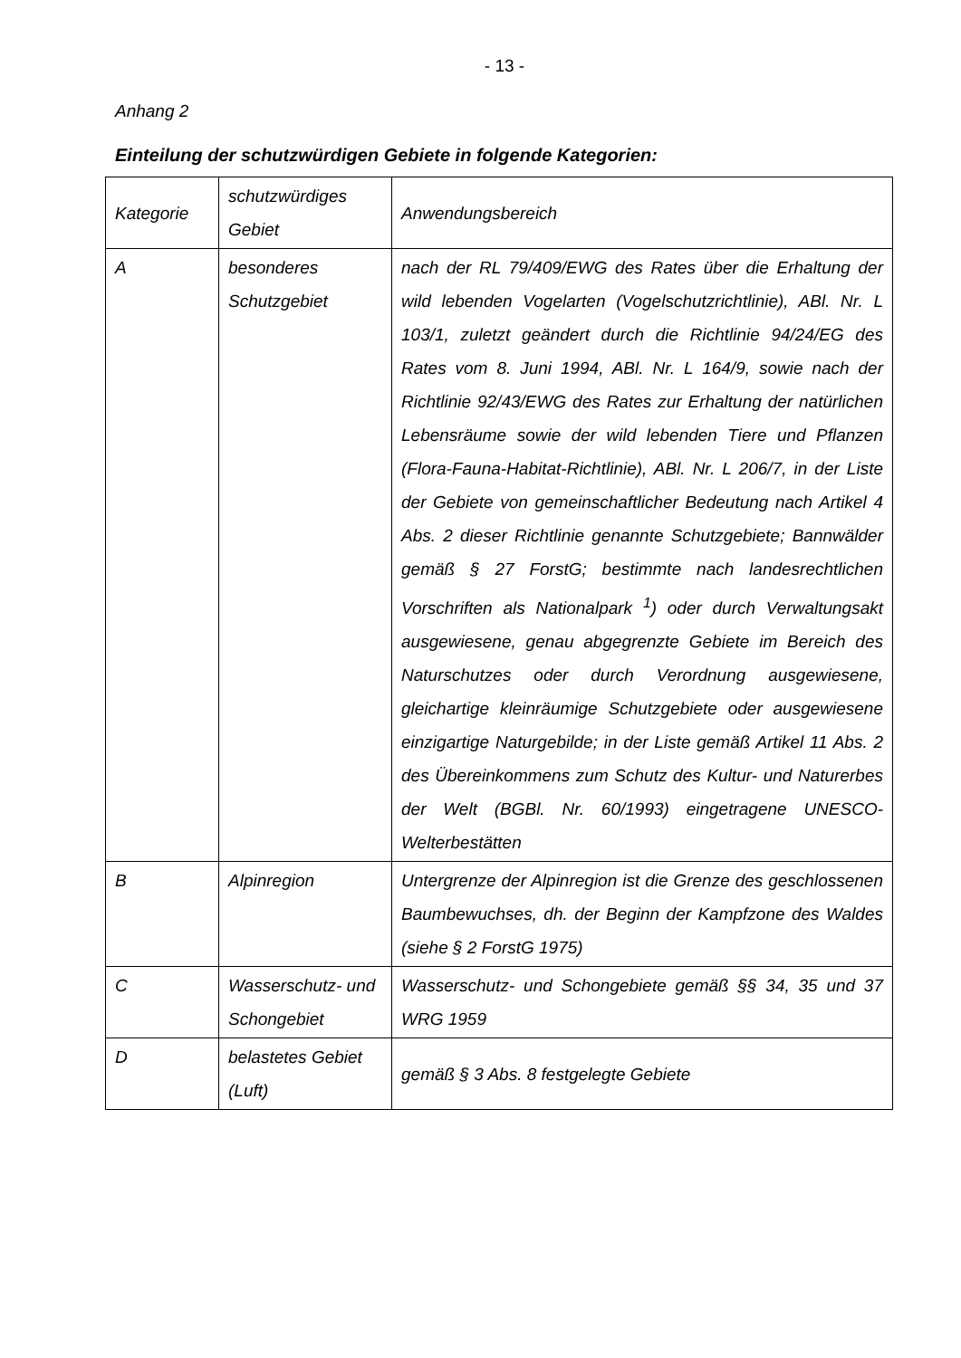- 13 -
Anhang 2
Einteilung der schutzwürdigen Gebiete in folgende Kategorien:
| Kategorie | schutzwürdiges Gebiet | Anwendungsbereich |
| A | besonderes Schutzgebiet | nach der RL 79/409/EWG des Rates über die Erhaltung der wild lebenden Vogelarten (Vogelschutzrichtlinie), ABl. Nr. L 103/1, zuletzt geändert durch die Richtlinie 94/24/EG des Rates vom 8. Juni 1994, ABl. Nr. L 164/9, sowie nach der Richtlinie 92/43/EWG des Rates zur Erhaltung der natürlichen Lebensräume sowie der wild lebenden Tiere und Pflanzen (Flora-Fauna-Habitat-Richtlinie), ABl. Nr. L 206/7, in der Liste der Gebiete von gemeinschaftlicher Bedeutung nach Artikel 4 Abs. 2 dieser Richtlinie genannte Schutzgebiete; Bannwälder gemäß § 27 ForstG; bestimmte nach landesrechtlichen Vorschriften als Nationalpark <sup>1</sup>) oder durch Verwaltungsakt ausgewiesene, genau abgegrenzte Gebiete im Bereich des Naturschutzes oder durch Verordnung ausgewiesene, gleichartige kleinräumige Schutzgebiete oder ausgewiesene einzigartige Naturgebilde; in der Liste gemäß Artikel 11 Abs. 2 des Übereinkommens zum Schutz des Kultur- und Naturerbes der Welt (BGBl. Nr. 60/1993) eingetragene UNESCO-Welterbestätten |
| B | Alpinregion | Untergrenze der Alpinregion ist die Grenze des geschlossenen Baumbewuchses, dh. der Beginn der Kampfzone des Waldes (siehe § 2 ForstG 1975) |
| C | Wasserschutz- und Schongebiet | Wasserschutz- und Schongebiete gemäß §§ 34, 35 und 37 WRG 1959 |
| D | belastetes Gebiet (Luft) | gemäß § 3 Abs. 8 festgelegte Gebiete |